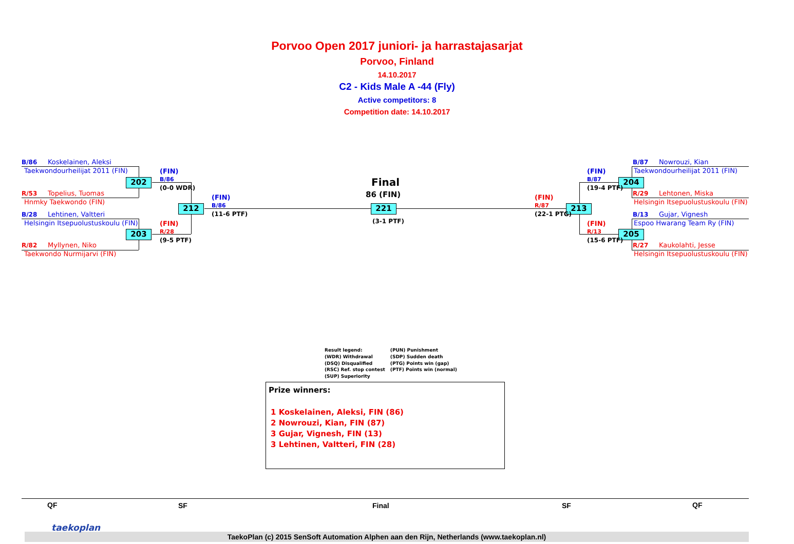Porvoo Open 2017 juniori- ja harrastajasarjat
Porvoo, Finland
14.10.2017
C2 - Kids Male A -44 (Fly)
Active competitors: 8
Competition date: 14.10.2017
B/86 Koskelainen, Aleksi
Taekwondourheilijat 2011 (FIN)
R/53 Topelius, Tuomas
Hnmky Taekwondo (FIN)
B/28 Lehtinen, Valtteri
Helsingin Itsepuolustuskoulu (FIN)
R/82 Myllynen, Niko
Taekwondo Nurmijarvi (FIN)
202
203
212 221
204
205
213
(FIN)
B/86
(0-0 WDR)
(FIN)
R/28
(9-5 PTF)
(FIN)
B/86
(11-6 PTF)
Final
86 (FIN)
(3-1 PTF)
(FIN)
R/87
(22-1 PTG)
(FIN)
B/87
(19-4 PTF)
(FIN)
R/13
(15-6 PTF)
B/87 Nowrouzi, Kian
Taekwondourheilijat 2011 (FIN)
R/29 Lehtonen, Miska
Helsingin Itsepuolustuskoulu (FIN)
B/13 Gujar, Vignesh
Espoo Hwarang Team Ry (FIN)
R/27 Kaukolahti, Jesse
Helsingin Itsepuolustuskoulu (FIN)
Result legend:
(WDR) Withdrawal
(DSQ) Disqualified
(RSC) Ref. stop contest
(SUP) Superiority
(PUN) Punishment
(SDP) Sudden death
(PTG) Points win (gap)
(PTF) Points win (normal)
Prize winners:
1 Koskelainen, Aleksi, FIN (86)
2 Nowrouzi, Kian, FIN (87)
3 Gujar, Vignesh, FIN (13)
3 Lehtinen, Valtteri, FIN (28)
QF SF Final SF QF
TaekoPlan (c) 2015 SenSoft Automation Alphen aan den Rijn, Netherlands (www.taekoplan.nl)
taekoplan